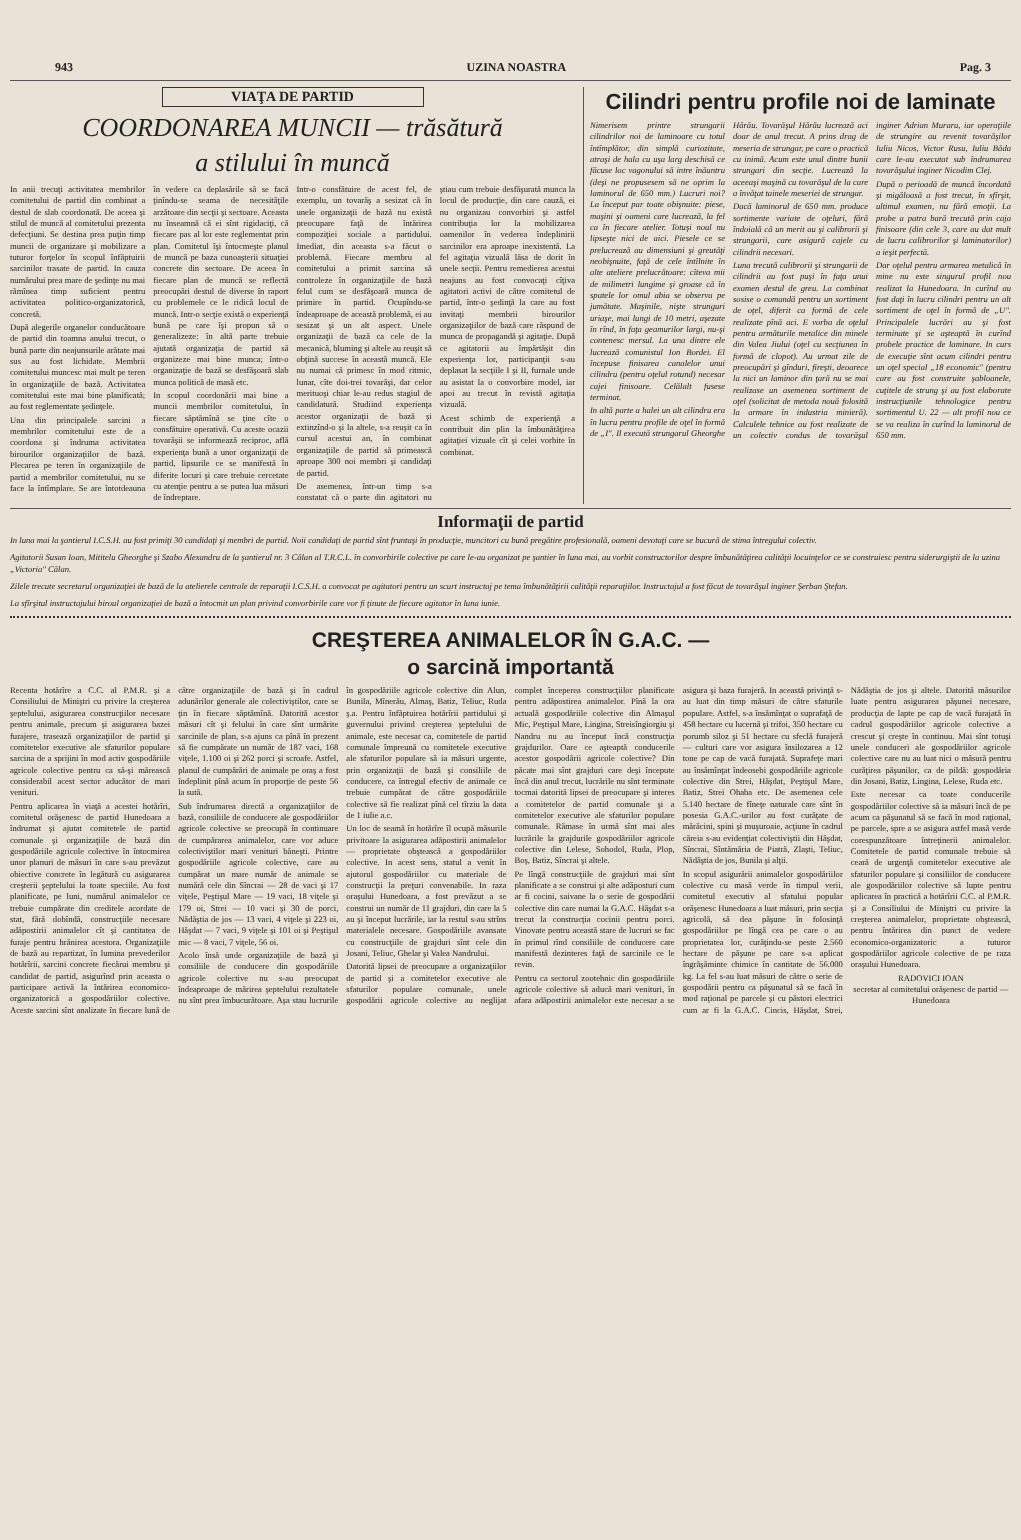943 UZINA NOASTRA Pag. 3
VIAŢA DE PARTID
COORDONAREA MUNCII — trăsătură
a stilului în muncă
In anii trecuţi activitatea membrilor comitetului de partid din combinat a destul de slab coordonată. De aceea şi stilul de muncă al comitetului prezenta defecţiuni. Se destina prea puţin timp muncii de organizare şi mobilizare a tuturor forţelor în scopul înfăptuirii sarcinilor trasate de partid. In cauza numărului prea mare de şedinţe nu mai rămînea timp suficient pentru activitatea politico-organizatorică, concretă.
După alegerile organelor conducătoare de partid din toamna anului trecut, o bună parte din neajunsurile arătate mai sus au fost lichidate. Membrii comitetului muncesc mai mult pe teren în organizaţiile de bază. Activitatea comitetului este mai bine planificată; au fost reglementate şedinţele.
Una din principalele sarcini a membrilor comitetului este de a coordona şi îndruma activitatea birourilor organizaţiilor de bază. Plecarea pe teren în organizaţiile de partid a membrilor comitetului, nu se face la întîmplare. Se are întotdeauna în vedere ca deplasările să se facă ţinîndu-se seama de necesităţile arzătoare din secţii şi sectoare. Aceasta nu înseamnă că ei sînt rigidaciţi, că fiecare pas al lor este reglementat prin plan. Comitetul îşi întocmeşte planul de muncă pe baza cunoaşterii situaţiei concrete din sectoare. De aceea în fiecare plan de muncă se reflectă preocupări destul de diverse în raport cu problemele ce le ridică locul de muncă. Intr-o secţie există o experienţă bună pe care îşi propun să o generalizeze: în altă parte trebuie ajutată organizaţia de partid să organizeze mai bine munca; într-o organizaţie de bază se desfăşoară slab munca politică de masă etc.
In scopul coordonării mai bine a muncii membrilor comitetului, în fiecare săptămînă se ţine cîte o consfătuire operativă. Cu aceste ocazii tovarăşii se informează reciproc, află experienţa bună a unor organizaţii de partid, lipsurile ce se manifestă în diferite locuri şi care trebuie cercetate cu atenţie pentru a se putea lua măsuri de îndreptare.
Intr-o consfătuire de acest fel, de exemplu, un tovarăş a sesizat că în unele organizaţii de bază nu există preocupare faţă de întărirea compoziţiei sociale a partidului. Imediat, din aceasta s-a făcut o problemă. Fiecare membru al comitetului a primit sarcina să controleze în organizaţiile de bază felul cum se desfăşoară munca de primire în partid. Ocupîndu-se îndeaproape de această problemă, ei au sesizat şi un alt aspect. Unele organizaţii de bază ca cele de la mecanică, bluming şi altele au reuşit să obţină succese în această muncă. Ele nu numai că primesc în mod ritmic, lunar, cîte doi-trei tovarăşi, dar celor merituoşi chiar le-au redus stagiul de candidatură. Studiind experienţa acestor organizaţii de bază şi extinzînd-o şi la altele, s-a reuşit ca în cursul acestui an, în combinat organizaţiile de partid să primească aproape 300 noi membri şi candidaţi de partid.
De asemenea, într-un timp s-a constatat că o parte din agitatori nu ştiau cum trebuie desfăşurată munca la locul de producţie, din care cauză, ei nu organizau convorbiri şi astfel contribuţia lor la mobilizarea oamenilor în vederea îndeplinirii sarcinilor era aproape inexistentă. La fel agitaţia vizuală lăsa de dorit în unele secţii. Pentru remedierea acestui neajuns au fost convocaţi cîţiva agitatori activi de către comitetul de partid, într-o şedinţă la care au fost invitaţi membrii birourilor organizaţiilor de bază care răspund de munca de propagandă şi agitaţie. După ce agitatorii au împărtăşit din experienţa lor, participanţii s-au deplasat la secţiile I şi II, furnale unde au asistat la o convorbire model, iar apoi au trecut în revistă agitaţia vizuală.
Acest schimb de experienţă a contribuit din plin la îmbunătăţirea agitaţiei vizuale cît şi celei vorbite în combinat.
Cilindri pentru profile noi de laminate
Nimerisem printre strungarii cilindrilor noi de laminoare cu totul întîmplător, din simplă curiozitate, atraşi de hala cu uşa larg deschisă ce făcuse loc vagonului să intre înăuntru (deşi ne propusesem să ne oprim la laminorul de 650 mm.) Lucruri noi? La început par toate obişnuite: piese, maşini şi oameni care lucrează, la fel ca în fiecare atelier. Totuşi noul nu lipseşte nici de aici. Piesele ce se prelucrează au dimensiuni şi greutăţi neobişnuite, faţă de cele întîlnite în alte ateliere prelucrătoare: cîteva mii de milimetri lungime şi groase că în spatele lor omul abia se observa pe jumătate. Maşinile, nişte strunguri uriaşe, mai lungi de 10 metri, aşezate în rînd, în faţa geamurilor largi, nu-şi contenesc mersul. La una dintre ele lucrează comunistul Ion Bordei. El începuse finisarea canalelor unui cilindru (pentru oţelul rotund) necesar cajei finisoare. Celălalt fusese terminat.
In altă parte a halei un alt cilindru era în lucru pentru profile de oţel în formă de „I". Il execută strungarul Gheorghe Hărău. Tovarăşul Hărău lucrează aci doar de anul trecut. A prins drag de meseria de strungar, pe care o practică cu inimă. Acum este unul dintre bunii strungari din secţie. Lucrează la aceeaşi maşină cu tovarăşul de la care a învăţat tainele meseriei de strungar.
Dacă laminorul de 650 mm. produce sortimente variate de oţeluri, fără îndoială că un merit au şi calibrorii şi strungarii, care asigură cajele cu cilindrii necesari.
Luna trecută calibrorii şi strungarii de cilindrii au fost puşi în faţa unui examen destul de greu. La combinat sosise o comandă pentru un sortiment de oţel, diferit ca formă de cele realizate pînă aci. E vorba de oţelul pentru armăturile metalice din minele din Valea Jiului (oţel cu secţiunea în formă de clopot). Au urmat zile de preocupări şi gînduri, fireşti, deoarece la nici un laminor din ţară nu se mai realizase un asemenea sortiment de oţel (solicitat de metoda nouă folosită la armare în industria minieră). Calculele tehnice au fost realizate de un colectiv condus de tovarăşul inginer Adrian Muraru, iar operaţiile de strungire au revenit tovarăşilor Iuliu Nicos, Victor Rusu, Iuliu Băda care le-au executat sub îndrumarea tovarăşului inginer Nicodim Clej.
După o perioadă de muncă încordată şi migăloasă a fost trecut, în sfîrşit, ultimul examen, nu fără emoţii. La probe a patra bară trecută prin caja finisoare (din cele 3, care au dat mult de lucru calibrorilor şi laminatorilor) a ieşit perfectă.
Dar oţelul pentru armarea metalică în mine nu este singurul profil nou realizat la Hunedoara. In curînd au fost daţi în lucru cilindri pentru un alt sortiment de oţel în formă de „U". Principalele lucrări au şi fost terminate şi se aşteaptă în curînd probele practice de laminare. In curs de execuţie sînt acum cilindri pentru un oţel special „18 economic" (pentru care au fost construite şabloanele, cuţitele de strung şi au fost elaborate instrucţiunile tehnologice pentru sortimentul U. 22 — alt profil nou ce se va realiza în curînd la laminorul de 650 mm.
Informaţii de partid
In luna mai la şantierul I.C.S.H. au fost primiţi 30 candidaţi şi membri de partid. Noii candidaţi de partid sînt fruntaşi în producţie, muncitori cu bună pregătire profesională, oameni devotaţi care se bucură de stima întregului colectiv.
Agitatorii Susan Ioan, Mititelu Gheorghe şi Szabo Alexandru de la şantierul nr. 3 Călan al T.R.C.L. în convorbirile colective pe care le-au organizat pe şantier în luna mai, au vorbit constructorilor despre îmbunătăţirea calităţii locuinţelor ce se construiesc pentru siderurgiştii de la uzina „Victoria" Călan.
Zilele trecute secretarul organizaţiei de bază de la atelierele centrale de reparaţii I.C.S.H. a convocat pe agitatori pentru un scurt instructaj pe tema îmbunătăţirii calităţii reparaţiilor. Instructajul a fost făcut de tovarăşul inginer Şerban Ştefan.
La sfîrşitul instructajului biroul organizaţiei de bază a întocmit un plan privind convorbirile care vor fi ţinute de fiecare agitator în luna iunie.
CREŞTEREA ANIMALELOR ÎN G.A.C. —
o sarcină importantă
Recenta hotărîre a C.C. al P.M.R. şi a Consiliului de Miniştri cu privire la creşterea şeptelului, asigurarea construcţiilor necesare pentru animale, precum şi asigurarea bazei furajere, trasează organizaţiilor de partid şi comitetelor executive ale sfaturilor populare sarcina de a sprijini în mod activ gospodăriile agricole colective pentru ca să-şi mărească considerabil acest sector aducător de mari venituri.
Pentru aplicarea în viaţă a acestei hotărîri, comitetul orăşenesc de partid Hunedoara a îndrumat şi ajutat comitetele de partid comunale şi organizaţiile de bază din gospodăriile agricole colective în întocmirea unor planuri de măsuri în care s-au prevăzut obiective concrete în legătură cu asigurarea creşterii şeptelului la toate speciile. Au fost planificate, pe luni, numărul animalelor ce trebuie cumpărate din creditele acordate de stat, fără dobîndă, construcţiile necesare adăpostirii animalelor cît şi cantitatea de furaje pentru hrănirea acestora. Organizaţiile de bază au repartizat, în lumina prevederilor hotărîrii, sarcini concrete fiecărui membru şi candidat de partid, asigurînd prin aceasta o participare activă la întărirea economico-organizatorică a gospodăriilor colective. Aceste sarcini sînt analizate în fiecare lună de către organizaţiile de bază şi în cadrul adunărilor generale ale colectiviştilor, care se ţin în fiecare săptămînă. Datorită acestor măsuri cît şi felului în care sînt urmărite sarcinile de plan, s-a ajuns ca pînă în prezent să fie cumpărate un număr de 187 vaci, 168 viţele, 1.100 oi şi 262 porci şi scroafe. Astfel, planul de cumpărări de animale pe oraş a fost îndeplinit pînă acum în proporţie de peste 56 la sută.
Sub îndrumarea directă a organizaţiilor de bază, consiliile de conducere ale gospodăriilor agricole colective se preocupă în continuare de cumpărarea animalelor, care vor aduce colectiviştilor mari venituri băneşti. Printre gospodăriile agricole colective, care au cumpărat un mare număr de animale se numără cele din Sîncrai — 28 de vaci şi 17 viţele, Peştişul Mare — 19 vaci, 18 viţele şi 179 oi, Strei — 10 vaci şi 30 de porci, Nădăştia de jos — 13 vaci, 4 viţele şi 223 oi, Hăşdat — 7 vaci, 9 viţele şi 101 oi şi Peştişul mic — 8 vaci, 7 viţele, 56 oi.
Acolo însă unde organizaţiile de bază şi consiliile de conducere din gospodăriile agricole colective nu s-au preocupat îndeaproape de mărirea şeptelului rezultatele nu sînt prea îmbucurătoare. Aşa stau lucrurile în gospodăriile agricole colective din Alun, Bunila, Mînerău, Almaş, Batiz, Teliuc, Ruda ş.a. Pentru înfăptuirea hotărîrii partidului şi guvernului privind creşterea şeptelului de animale, este necesar ca, comitetele de partid comunale împreună cu comitetele executive ale sfaturilor populare să ia măsuri urgente, prin organizaţii de bază şi consiliile de conducere, ca întregul efectiv de animale ce trebuie cumpărat de către gospodăriile colective să fie realizat pînă cel tîrziu la data de 1 iulie a.c.
Un loc de seamă în hotărîre îl ocupă măsurile privitoare la asigurarea adăpostirii animalelor — proprietate obştească a gospodăriilor colective. In acest sens, statul a venit în ajutorul gospodăriilor cu materiale de construcţii la preţuri convenabile. In raza oraşului Hunedoara, a fost prevăzut a se construi un număr de 11 grajduri, din care la 5 au şi început lucrările, iar la restul s-au strîns materialele necesare. Gospodăriile avansate cu construcţiile de grajduri sînt cele din Josani, Teliuc, Ghelar şi Valea Nandrului.
Datorită lipsei de preocupare a organizaţiilor de partid şi a comitetelor executive ale sfaturilor populare comunale, unele gospodării agricole colective au neglijat complet începerea construcţiilor planificate pentru adăpostirea animalelor. Pînă la ora actuală gospodăriile colective din Almaşul Mic, Peştişul Mare, Lingina, Streisîngiorgiu şi Nandru nu au început încă construcţia grajdurilor. Oare ce aşteaptă conducerile acestor gospodării agricole colective? Din păcate mai sînt grajduri care deşi începute încă din anul trecut, lucrările nu sînt terminate tocmai datorită lipsei de preocupare şi interes a comitetelor de partid comunale şi a comitetelor executive ale sfaturilor populare comunale. Rămase în urmă sînt mai ales lucrările la grajdurile gospodăriilor agricole colective din Lelese, Sohodol, Ruda, Plop, Boş, Batiz, Sîncrai şi altele.
Pe lîngă construcţiile de grajduri mai sînt planificate a se construi şi alte adăposturi cum ar fi cocini, saivane la o serie de gospodării colective din care numai la G.A.C. Hăşdat s-a trecut la construcţia cocinii pentru porci. Vinovate pentru această stare de lucruri se fac în primul rînd consiliile de conducere care manifestă dezinteres faţă de sarcinile ce le revin.
Pentru ca sectorul zootehnic din gospodăriile agricole colective să aducă mari venituri, în afara adăpostirii animalelor este necesar a se asigura şi baza furajeră. In această privinţă s-au luat din timp măsuri de către sfaturile populare. Astfel, s-a însămînţat o suprafaţă de 458 hectare cu lucernă şi trifoi, 350 hectare cu porumb siloz şi 51 hectare cu sfeclă furajeră — culturi care vor asigura însilozarea a 12 tone pe cap de vacă furajată. Suprafeţe mari au însămînţat îndeosebi gospodăriile agricole colective din Strei, Hăşdat, Peştişul Mare, Batiz, Strei Ohaba etc. De asemenea cele 5.140 hectare de fîneţe naturale care sînt în posesia G.A.C.-urilor au fost curăţate de mărăcini, spini şi muşuroaie, acţiune în cadrul căreia s-au evidenţiat colectiviştii din Hăşdat, Sîncrai, Sîntămăria de Piatră, Zlaşti, Teliuc, Nădăştia de jos, Bunila şi alţii.
In scopul asigurării animalelor gospodăriilor colective cu masă verde în timpul verii, comitetul executiv al sfatului popular orăşenesc Hunedoara a luat măsuri, prin secţia agricolă, să dea păşune în folosinţă gospodăriilor pe lîngă cea pe care o au proprietatea lor, curăţindu-se peste 2.560 hectare de păşune pe care s-a aplicat îngrăşăminte chimice în cantitate de 56.000 kg. La fel s-au luat măsuri de către o serie de gospodării pentru ca păşunatul să se facă în mod raţional pe parcele şi cu păstori electrici cum ar fi la G.A.C. Cincis, Hăşdat, Strei, Nădăştia de jos şi altele. Datorită măsurilor luate pentru asigurarea păşunei necesare, producţia de lapte pe cap de vacă furajată în cadrul gospodăriilor agricole colective a crescut şi creşte în continuu. Mai sînt totuşi unele conduceri ale gospodăriilor agricole colective care nu au luat nici o măsură pentru curăţirea păşunilor, ca de pildă: gospodăria din Josani, Batiz, Lingina, Lelese, Ruda etc.
Este necesar ca toate conducerile gospodăriilor colective să ia măsuri încă de pe acum ca păşunatul să se facă în mod raţional, pe parcele, spre a se asigura astfel masă verde corespunzătoare întreţinerii animalelor. Comitetele de partid comunale trebuie să ceară de urgenţă comitetelor executive ale sfaturilor populare şi consiliilor de conducere ale gospodăriilor colective să lupte pentru aplicarea în practică a hotărîrii C.C. al P.M.R. şi a Consiliului de Miniştri cu privire la creşterea animalelor, proprietate obştească, pentru întărirea din punct de vedere economico-organizatoric a tuturor gospodăriilor agricole colective de pe raza oraşului Hunedoara.
RADOVICI IOAN
secretar al comitetului orăşenesc de partid — Hunedoara